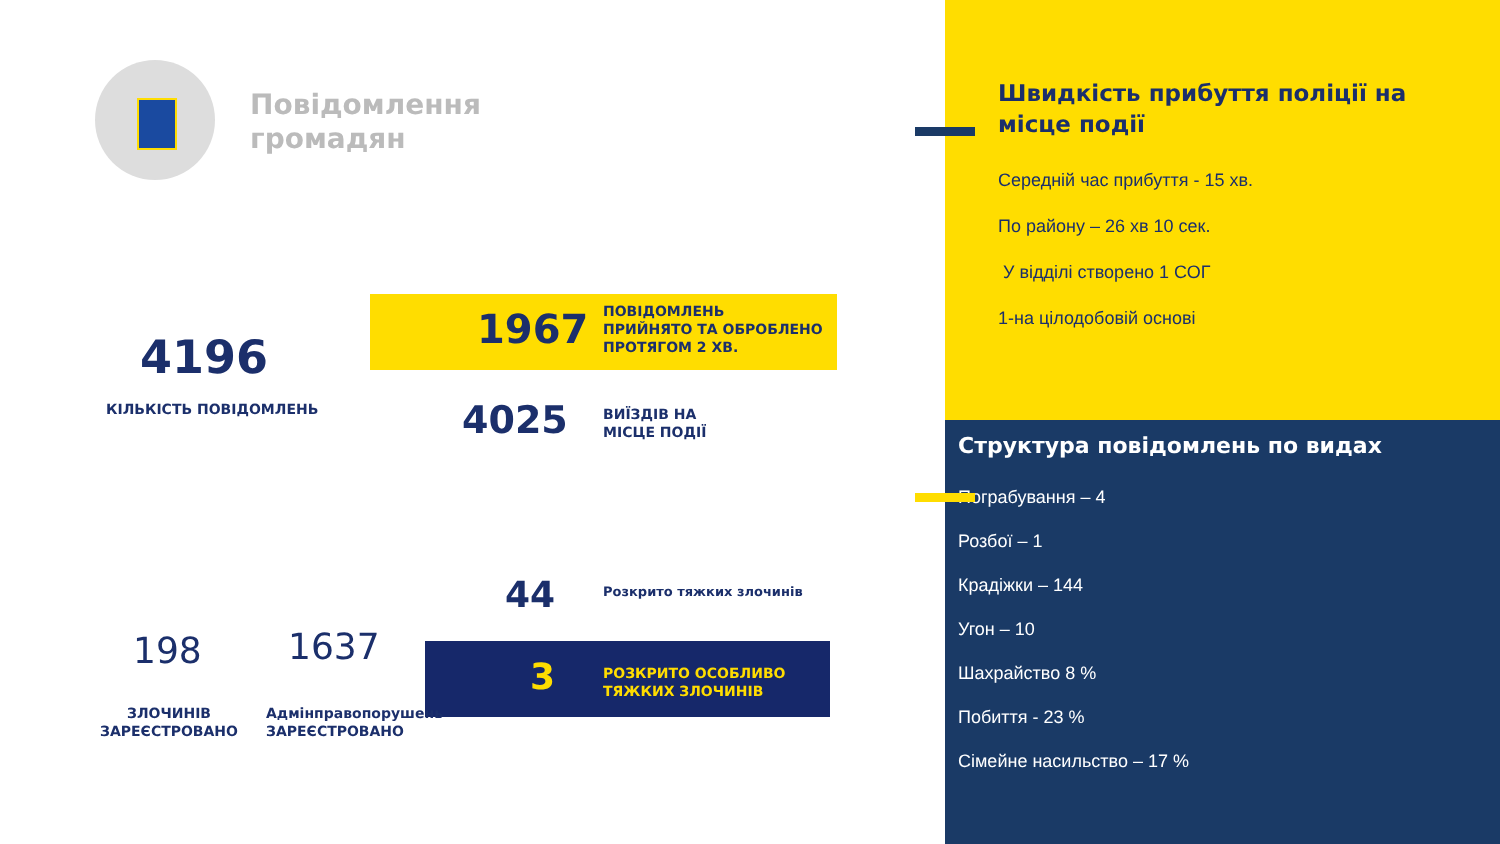Повідомлення
громадян
4196
КІЛЬКІСТЬ ПОВІДОМЛЕНЬ
1967
ПОВІДОМЛЕНЬ
ПРИЙНЯТО ТА ОБРОБЛЕНО
ПРОТЯГОМ 2 ХВ.
4025
ВИЇЗДІВ НА
МІСЦЕ ПОДІЇ
44 Розкрито тяжких злочинів
3
РОЗКРИТО ОСОБЛИВО
ТЯЖКИХ ЗЛОЧИНІВ
198 1637
ЗЛОЧИНІВ
ЗАРЕЄСТРОВАНО
Адмінправопорушень
ЗАРЕЄСТРОВАНО
Швидкість прибуття поліції на місце події
Середній час прибуття - 15 хв.
По району – 26 хв 10 сек.
У відділі створено 1 СОГ
1-на цілодобовій основі
Структура повідомлень по видах
Пограбування – 4
Розбої – 1
Крадіжки – 144
Угон – 10
Шахрайство 8 %
Побиття - 23 %
Сімейне насильство – 17 %